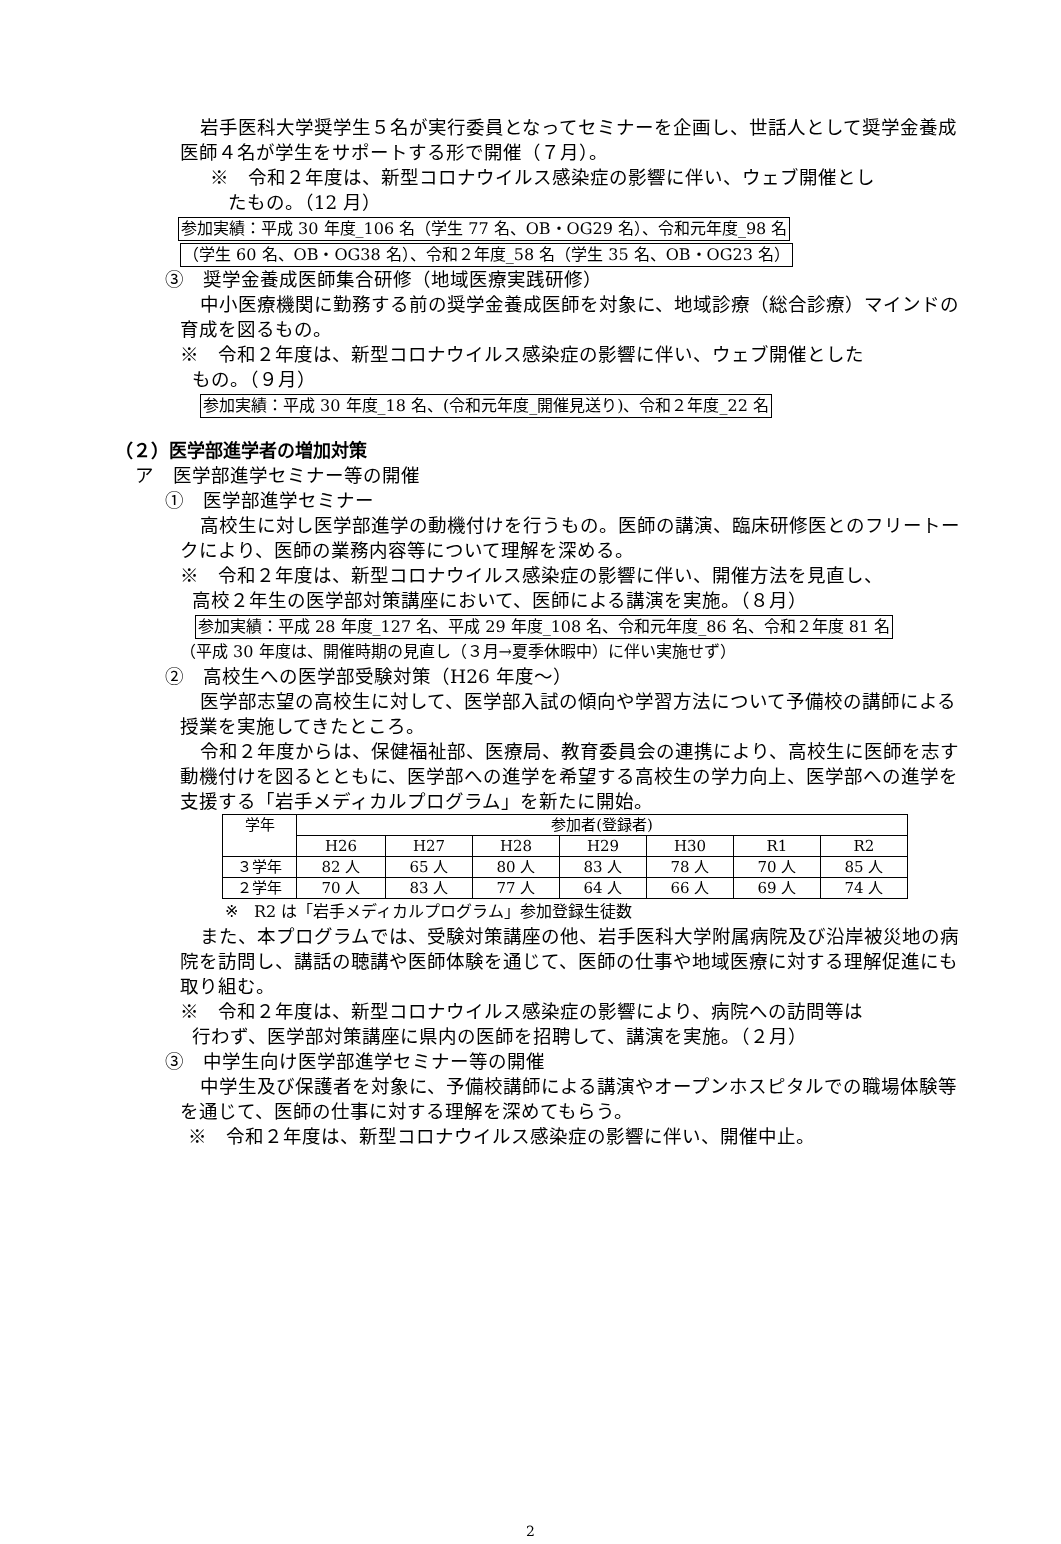岩手医科大学奨学生５名が実行委員となってセミナーを企画し、世話人として奨学金養成医師４名が学生をサポートする形で開催（７月）。
※　令和２年度は、新型コロナウイルス感染症の影響に伴い、ウェブ開催とし
たもの。（12 月）
参加実績：平成 30 年度_106 名（学生 77 名、OB・OG29 名）、令和元年度_98 名
（学生 60 名、OB・OG38 名）、令和２年度_58 名（学生 35 名、OB・OG23 名）
③　奨学金養成医師集合研修（地域医療実践研修）
中小医療機関に勤務する前の奨学金養成医師を対象に、地域診療（総合診療）マインドの育成を図るもの。
※　令和２年度は、新型コロナウイルス感染症の影響に伴い、ウェブ開催とした
もの。（９月）
参加実績：平成 30 年度_18 名、(令和元年度_開催見送り)、令和２年度_22 名
（２）医学部進学者の増加対策
ア　医学部進学セミナー等の開催
①　医学部進学セミナー
高校生に対し医学部進学の動機付けを行うもの。医師の講演、臨床研修医とのフリートークにより、医師の業務内容等について理解を深める。
※　令和２年度は、新型コロナウイルス感染症の影響に伴い、開催方法を見直し、
高校２年生の医学部対策講座において、医師による講演を実施。（８月）
参加実績：平成 28 年度_127 名、平成 29 年度_108 名、令和元年度_86 名、令和２年度 81 名
（平成 30 年度は、開催時期の見直し（３月→夏季休暇中）に伴い実施せず）
②　高校生への医学部受験対策（H26 年度～）
医学部志望の高校生に対して、医学部入試の傾向や学習方法について予備校の講師による授業を実施してきたところ。
令和２年度からは、保健福祉部、医療局、教育委員会の連携により、高校生に医師を志す動機付けを図るとともに、医学部への進学を希望する高校生の学力向上、医学部への進学を支援する「岩手メディカルプログラム」を新たに開始。
| 学年 | 参加者(登録者) | | | | | | |
| --- | --- | --- | --- | --- | --- | --- | --- |
| | H26 | H27 | H28 | H29 | H30 | R1 | R2 |
| ３学年 | 82 人 | 65 人 | 80 人 | 83 人 | 78 人 | 70 人 | 85 人 |
| ２学年 | 70 人 | 83 人 | 77 人 | 64 人 | 66 人 | 69 人 | 74 人 |
※　R2 は「岩手メディカルプログラム」参加登録生徒数
また、本プログラムでは、受験対策講座の他、岩手医科大学附属病院及び沿岸被災地の病院を訪問し、講話の聴講や医師体験を通じて、医師の仕事や地域医療に対する理解促進にも取り組む。
※　令和２年度は、新型コロナウイルス感染症の影響により、病院への訪問等は
行わず、医学部対策講座に県内の医師を招聘して、講演を実施。（２月）
③　中学生向け医学部進学セミナー等の開催
中学生及び保護者を対象に、予備校講師による講演やオープンホスピタルでの職場体験等を通じて、医師の仕事に対する理解を深めてもらう。
※　令和２年度は、新型コロナウイルス感染症の影響に伴い、開催中止。
2